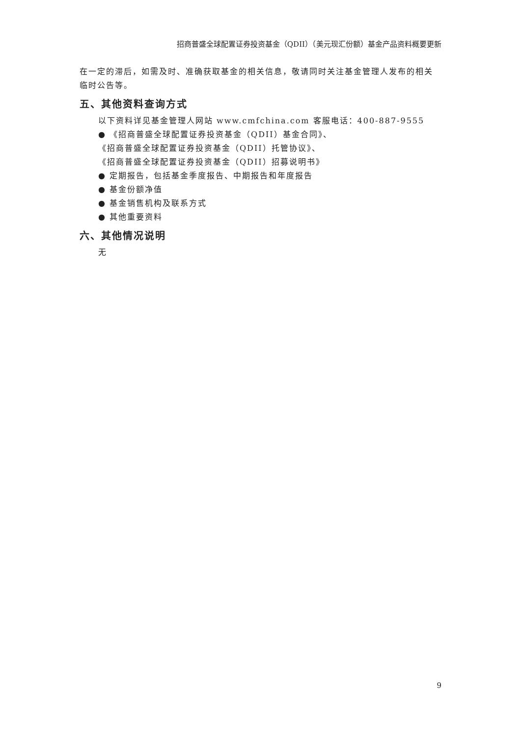招商普盛全球配置证券投资基金（QDII）（美元现汇份额）基金产品资料概要更新
在一定的滞后，如需及时、准确获取基金的相关信息，敬请同时关注基金管理人发布的相关临时公告等。
五、其他资料查询方式
以下资料详见基金管理人网站 www.cmfchina.com 客服电话：400-887-9555
● 《招商普盛全球配置证券投资基金（QDII）基金合同》、
《招商普盛全球配置证券投资基金（QDII）托管协议》、
《招商普盛全球配置证券投资基金（QDII）招募说明书》
● 定期报告，包括基金季度报告、中期报告和年度报告
● 基金份额净值
● 基金销售机构及联系方式
● 其他重要资料
六、其他情况说明
无
9